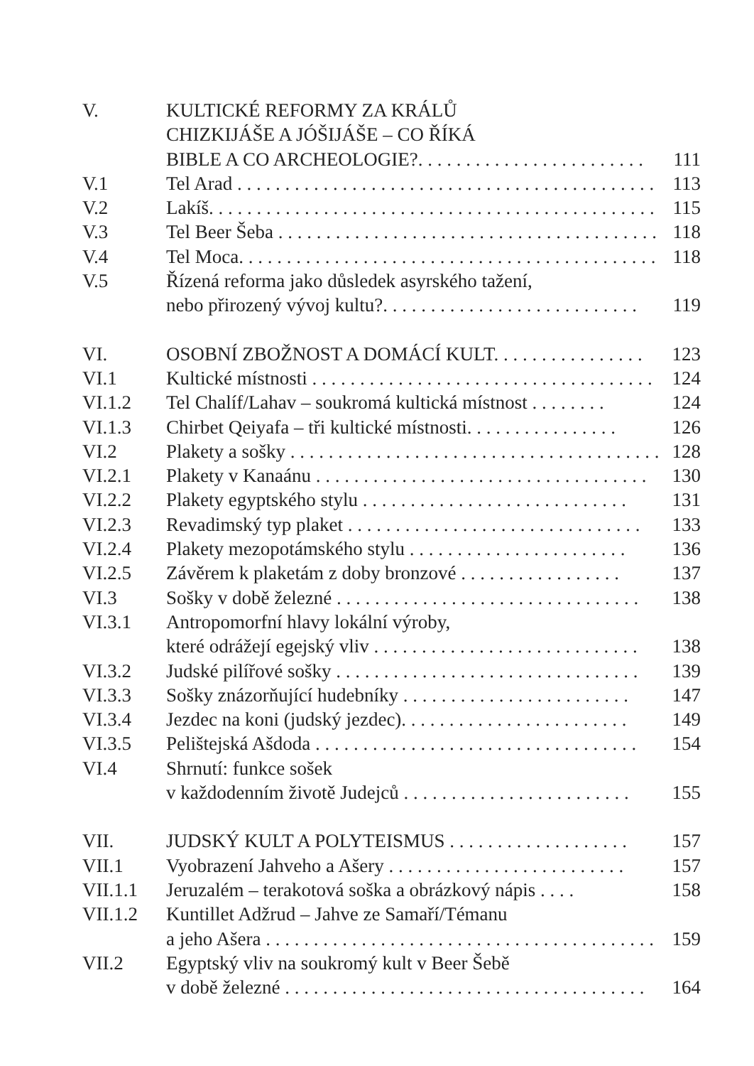V. KULTICKÉ REFORMY ZA KRÁLŮ
CHIZKIJÁŠE A JÓŠIJÁŠE – CO ŘÍKÁ
BIBLE A CO ARCHEOLOGIE?. . . . . . . . . . . . . . . . . . . . . . . .
111
V.1 Tel Arad . . . . . . . . . . . . . . . . . . . . . . . . . . . . . . . . . . . . . . . . . . . .
113
V.2 Lakíš. . . . . . . . . . . . . . . . . . . . . . . . . . . . . . . . . . . . . . . . . . . . . . .
115
V.3 Tel Beer Šeba . . . . . . . . . . . . . . . . . . . . . . . . . . . . . . . . . . . . . . . .
118
V.4 Tel Moca. . . . . . . . . . . . . . . . . . . . . . . . . . . . . . . . . . . . . . . . . . . .
118
V.5 Řízená reforma jako důsledek asyrského tažení,
nebo přirozený vývoj kultu?. . . . . . . . . . . . . . . . . . . . . . . . . . .
119
VI. OSOBNÍ ZBOŽNOST A DOMÁCÍ KULT. . . . . . . . . . . . . . . .
123
VI.1 Kultické místnosti . . . . . . . . . . . . . . . . . . . . . . . . . . . . . . . . . . . .
124
VI.1.2 Tel Chalíf/Lahav – soukromá kultická místnost . . . . . . . .
124
VI.1.3 Chirbet Qeiyafa – tři kultické místnosti. . . . . . . . . . . . . . . .
126
VI.2 Plakety a sošky . . . . . . . . . . . . . . . . . . . . . . . . . . . . . . . . . . . . . . .
128
VI.2.1 Plakety v Kanaánu . . . . . . . . . . . . . . . . . . . . . . . . . . . . . . . . . . .
130
VI.2.2 Plakety egyptského stylu . . . . . . . . . . . . . . . . . . . . . . . . . . . .
131
VI.2.3 Revadimský typ plaket . . . . . . . . . . . . . . . . . . . . . . . . . . . . . . .
133
VI.2.4 Plakety mezopotámského stylu . . . . . . . . . . . . . . . . . . . . . . .
136
VI.2.5 Závěrem k plaketám z doby bronzové . . . . . . . . . . . . . . . . .
137
VI.3 Sošky v době železné . . . . . . . . . . . . . . . . . . . . . . . . . . . . . . . .
138
VI.3.1 Antropomorfní hlavy lokální výroby,
které odrážejí egejský vliv . . . . . . . . . . . . . . . . . . . . . . . . . . . .
138
VI.3.2 Judské pilířové sošky . . . . . . . . . . . . . . . . . . . . . . . . . . . . . . . .
139
VI.3.3 Sošky znázorňující hudebníky . . . . . . . . . . . . . . . . . . . . . . . .
147
VI.3.4 Jezdec na koni (judský jezdec). . . . . . . . . . . . . . . . . . . . . . . .
149
VI.3.5 Pelištejská Ašdoda . . . . . . . . . . . . . . . . . . . . . . . . . . . . . . . . . .
154
VI.4 Shrnutí: funkce sošek
v každodenním životě Judejců . . . . . . . . . . . . . . . . . . . . . . . .
155
VII. JUDSKÝ KULT A POLYTEISMUS . . . . . . . . . . . . . . . . . . .
157
VII.1 Vyobrazení Jahveho a Ašery . . . . . . . . . . . . . . . . . . . . . . . . .
157
VII.1.1 Jeruzalém – terakotová soška a obrázkový nápis . . . .
158
VII.1.2 Kuntillet Adžrud – Jahve ze Samaří/Témanu
a jeho Ašera . . . . . . . . . . . . . . . . . . . . . . . . . . . . . . . . . . . . . . . . .
159
VII.2 Egyptský vliv na soukromý kult v Beer Šebě
v době železné . . . . . . . . . . . . . . . . . . . . . . . . . . . . . . . . . . . . . .
164